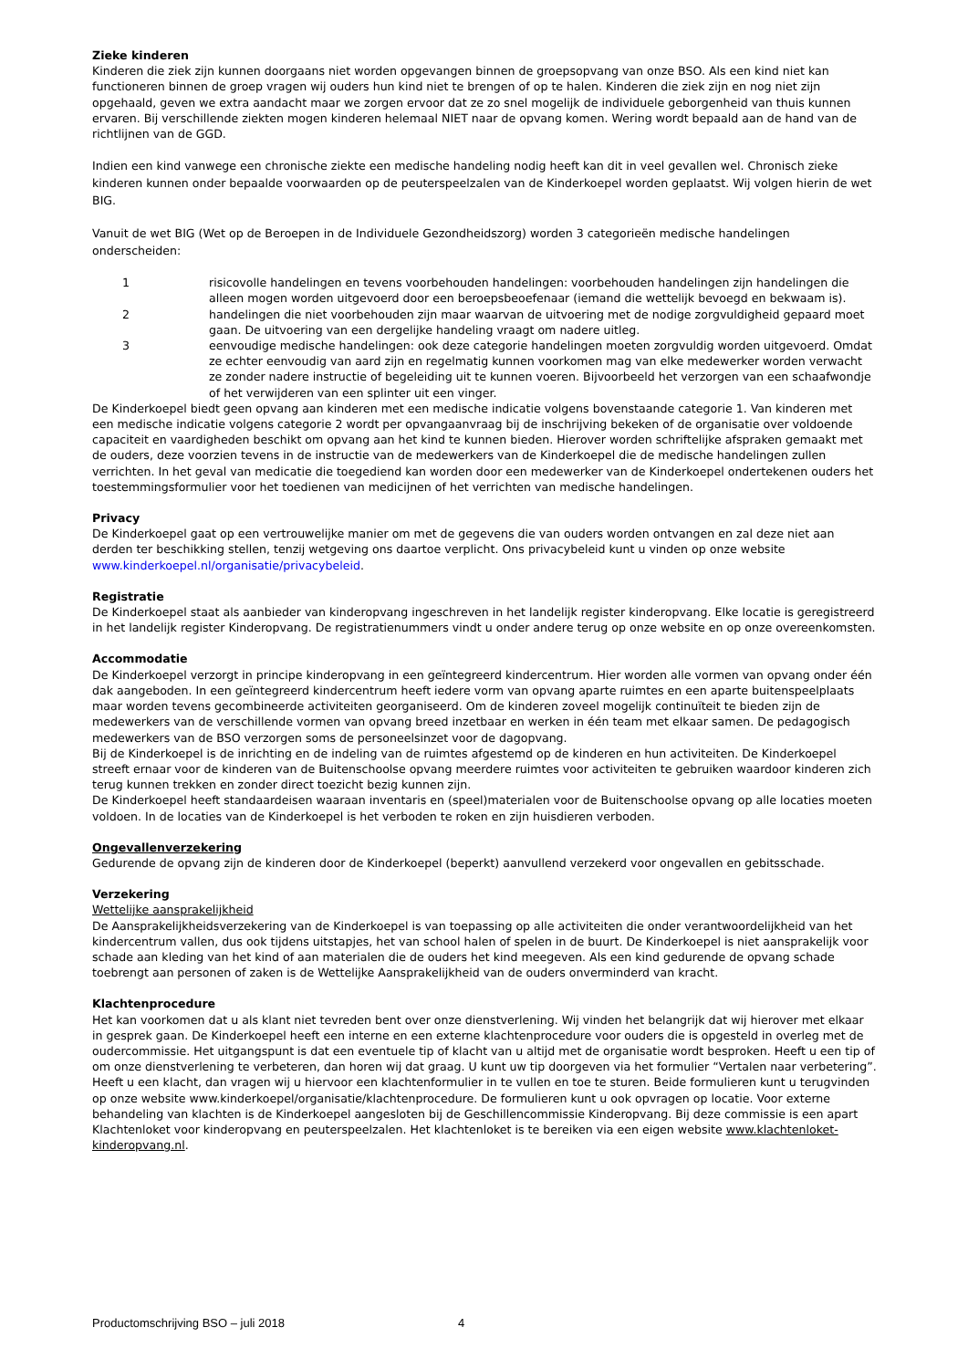Zieke kinderen
Kinderen die ziek zijn kunnen doorgaans niet worden opgevangen binnen de groepsopvang van onze BSO. Als een kind niet kan functioneren binnen de groep vragen wij ouders hun kind niet te brengen of op te halen. Kinderen die ziek zijn en nog niet zijn opgehaald, geven we extra aandacht maar we zorgen ervoor dat ze zo snel mogelijk de individuele geborgenheid van thuis kunnen ervaren. Bij verschillende ziekten mogen kinderen helemaal NIET naar de opvang komen. Wering wordt bepaald aan de hand van de richtlijnen van de GGD.
Indien een kind vanwege een chronische ziekte een medische handeling nodig heeft kan dit in veel gevallen wel. Chronisch zieke kinderen kunnen onder bepaalde voorwaarden op de peuterspeelzalen van de Kinderkoepel worden geplaatst. Wij volgen hierin de wet BIG.
Vanuit de wet BIG (Wet op de Beroepen in de Individuele Gezondheidszorg) worden 3 categorieën medische handelingen onderscheiden:
1 risicovolle handelingen en tevens voorbehouden handelingen: voorbehouden handelingen zijn handelingen die alleen mogen worden uitgevoerd door een beroepsbeoefenaar (iemand die wettelijk bevoegd en bekwaam is).
2 handelingen die niet voorbehouden zijn maar waarvan de uitvoering met de nodige zorgvuldigheid gepaard moet gaan. De uitvoering van een dergelijke handeling vraagt om nadere uitleg.
3 eenvoudige medische handelingen: ook deze categorie handelingen moeten zorgvuldig worden uitgevoerd. Omdat ze echter eenvoudig van aard zijn en regelmatig kunnen voorkomen mag van elke medewerker worden verwacht ze zonder nadere instructie of begeleiding uit te kunnen voeren. Bijvoorbeeld het verzorgen van een schaafwondje of het verwijderen van een splinter uit een vinger.
De Kinderkoepel biedt geen opvang aan kinderen met een medische indicatie volgens bovenstaande categorie 1. Van kinderen met een medische indicatie volgens categorie 2 wordt per opvangaanvraag bij de inschrijving bekeken of de organisatie over voldoende capaciteit en vaardigheden beschikt om opvang aan het kind te kunnen bieden. Hierover worden schriftelijke afspraken gemaakt met de ouders, deze voorzien tevens in de instructie van de medewerkers van de Kinderkoepel die de medische handelingen zullen verrichten. In het geval van medicatie die toegediend kan worden door een medewerker van de Kinderkoepel ondertekenen ouders het toestemmingsformulier voor het toedienen van medicijnen of het verrichten van medische handelingen.
Privacy
De Kinderkoepel gaat op een vertrouwelijke manier om met de gegevens die van ouders worden ontvangen en zal deze niet aan derden ter beschikking stellen, tenzij wetgeving ons daartoe verplicht. Ons privacybeleid kunt u vinden op onze website www.kinderkoepel.nl/organisatie/privacybeleid.
Registratie
De Kinderkoepel staat als aanbieder van kinderopvang ingeschreven in het landelijk register kinderopvang. Elke locatie is geregistreerd in het landelijk register Kinderopvang. De registratienummers vindt u onder andere terug op onze website en op onze overeenkomsten.
Accommodatie
De Kinderkoepel verzorgt in principe kinderopvang in een geïntegreerd kindercentrum. Hier worden alle vormen van opvang onder één dak aangeboden. In een geïntegreerd kindercentrum heeft iedere vorm van opvang aparte ruimtes en een aparte buitenspeelplaats maar worden tevens gecombineerde activiteiten georganiseerd. Om de kinderen zoveel mogelijk continuïteit te bieden zijn de medewerkers van de verschillende vormen van opvang breed inzetbaar en werken in één team met elkaar samen. De pedagogisch medewerkers van de BSO verzorgen soms de personeelsinzet voor de dagopvang.
Bij de Kinderkoepel is de inrichting en de indeling van de ruimtes afgestemd op de kinderen en hun activiteiten. De Kinderkoepel streeft ernaar voor de kinderen van de Buitenschoolse opvang meerdere ruimtes voor activiteiten te gebruiken waardoor kinderen zich terug kunnen trekken en zonder direct toezicht bezig kunnen zijn.
De Kinderkoepel heeft standaardeisen waaraan inventaris en (speel)materialen voor de Buitenschoolse opvang op alle locaties moeten voldoen. In de locaties van de Kinderkoepel is het verboden te roken en zijn huisdieren verboden.
Ongevallenverzekering
Gedurende de opvang zijn de kinderen door de Kinderkoepel (beperkt) aanvullend verzekerd voor ongevallen en gebitsschade.
Verzekering
Wettelijke aansprakelijkheid
De Aansprakelijkheidsverzekering van de Kinderkoepel is van toepassing op alle activiteiten die onder verantwoordelijkheid van het kindercentrum vallen, dus ook tijdens uitstapjes, het van school halen of spelen in de buurt. De Kinderkoepel is niet aansprakelijk voor schade aan kleding van het kind of aan materialen die de ouders het kind meegeven. Als een kind gedurende de opvang schade toebrengt aan personen of zaken is de Wettelijke Aansprakelijkheid van de ouders onverminderd van kracht.
Klachtenprocedure
Het kan voorkomen dat u als klant niet tevreden bent over onze dienstverlening. Wij vinden het belangrijk dat wij hierover met elkaar in gesprek gaan. De Kinderkoepel heeft een interne en een externe klachtenprocedure voor ouders die is opgesteld in overleg met de oudercommissie. Het uitgangspunt is dat een eventuele tip of klacht van u altijd met de organisatie wordt besproken. Heeft u een tip of om onze dienstverlening te verbeteren, dan horen wij dat graag. U kunt uw tip doorgeven via het formulier “Vertalen naar verbetering”. Heeft u een klacht, dan vragen wij u hiervoor een klachtenformulier in te vullen en toe te sturen. Beide formulieren kunt u terugvinden op onze website www.kinderkoepel/organisatie/klachtenprocedure. De formulieren kunt u ook opvragen op locatie. Voor externe behandeling van klachten is de Kinderkoepel aangesloten bij de Geschillencommissie Kinderopvang. Bij deze commissie is een apart Klachtenloket voor kinderopvang en peuterspeelzalen. Het klachtenloket is te bereiken via een eigen website www.klachtenloket-kinderopvang.nl.
Productomschrijving BSO – juli 2018 4